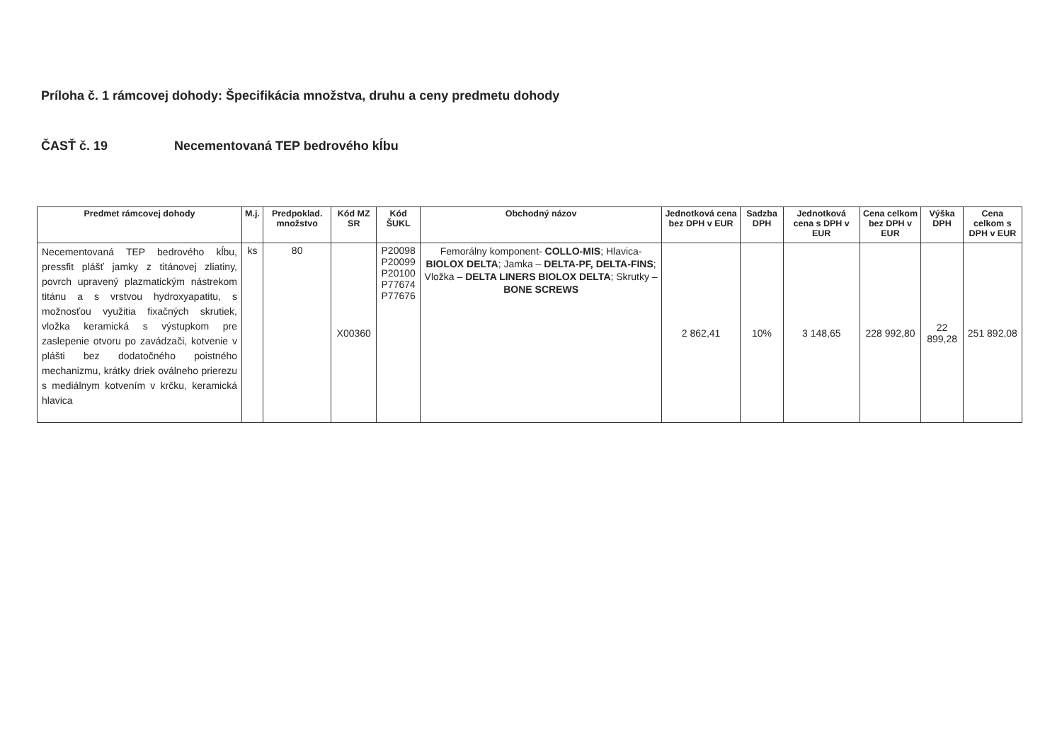Príloha č. 1 rámcovej dohody: Špecifikácia množstva, druhu a ceny predmetu dohody
ČASŤ č. 19 Necementovaná TEP bedrového kĺbu
| Predmet rámcovej dohody | M.j. | Predpoklad. množstvo | Kód MZ SR | Kód ŠUKL | Obchodný názov | Jednotková cena bez DPH v EUR | Sadzba DPH | Jednotková cena s DPH v EUR | Cena celkom bez DPH v EUR | Výška DPH | Cena celkom s DPH v EUR |
| --- | --- | --- | --- | --- | --- | --- | --- | --- | --- | --- | --- |
| Necementovaná TEP bedrového kĺbu, pressfit plášť jamky z titánovej zliatiny, povrch upravený plazmatickým nástrekom titánu a s vrstvou hydroxyapatitu, s možnosťou využitia fixačných skrutiek, vložka keramická s výstupkom pre zaslepenie otvoru po zavádzači, kotvenie v plášti bez dodatočného poistného mechanizmu, krátky driek oválneho prierezu s mediálnym kotvením v krčku, keramická hlavica | ks | 80 | X00360 | P20098 P20099 P20100 P77674 P77676 | Femorálny komponent- COLLO-MIS ; Hlavica- BIOLOX DELTA ; Jamka – DELTA-PF, DELTA-FINS ; Vložka – DELTA LINERS BIOLOX DELTA ; Skrutky – BONE SCREWS | 2 862,41 | 10% | 3 148,65 | 228 992,80 | 22 899,28 | 251 892,08 |